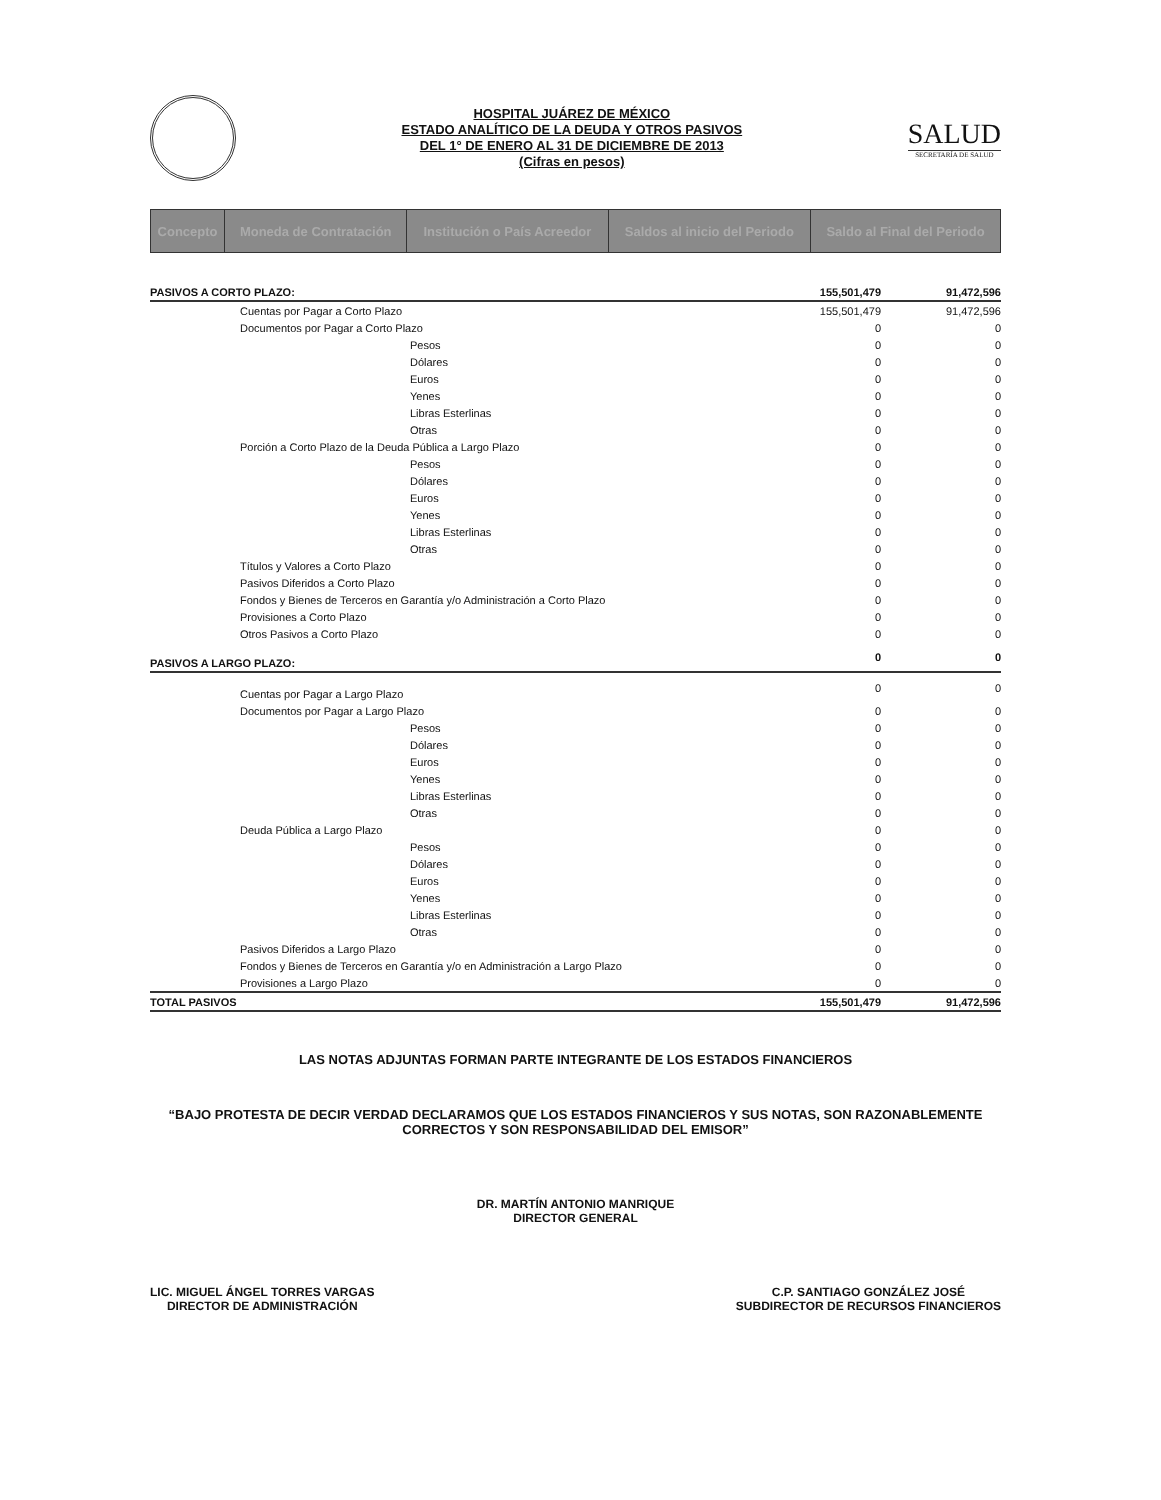HOSPITAL JUÁREZ DE MÉXICO
ESTADO ANALÍTICO DE LA DEUDA Y OTROS PASIVOS
DEL 1° DE ENERO AL 31 DE DICIEMBRE DE 2013
(Cifras en pesos)
SALUD
SECRETARÍA DE SALUD
| Concepto | Moneda de Contratación | Institución o País Acreedor | Saldos al inicio del Periodo | Saldo al Final del Periodo |
| --- | --- | --- | --- | --- |
| PASIVOS A CORTO PLAZO: | 155,501,479 | 91,472,596 |
| Cuentas por Pagar a Corto Plazo | 155,501,479 | 91,472,596 |
| Documentos por Pagar a Corto Plazo | 0 | 0 |
| Pesos | 0 | 0 |
| Dólares | 0 | 0 |
| Euros | 0 | 0 |
| Yenes | 0 | 0 |
| Libras Esterlinas | 0 | 0 |
| Otras | 0 | 0 |
| Porción a Corto Plazo de la Deuda Pública a Largo Plazo | 0 | 0 |
| Pesos | 0 | 0 |
| Dólares | 0 | 0 |
| Euros | 0 | 0 |
| Yenes | 0 | 0 |
| Libras Esterlinas | 0 | 0 |
| Otras | 0 | 0 |
| Títulos y Valores a Corto Plazo | 0 | 0 |
| Pasivos Diferidos a Corto Plazo | 0 | 0 |
| Fondos y Bienes de Terceros en Garantía y/o Administración a Corto Plazo | 0 | 0 |
| Provisiones a Corto Plazo | 0 | 0 |
| Otros Pasivos a Corto Plazo | 0 | 0 |
| PASIVOS A LARGO PLAZO: | 0 | 0 |
| Cuentas por Pagar a Largo Plazo | 0 | 0 |
| Documentos por Pagar a Largo Plazo | 0 | 0 |
| Pesos | 0 | 0 |
| Dólares | 0 | 0 |
| Euros | 0 | 0 |
| Yenes | 0 | 0 |
| Libras Esterlinas | 0 | 0 |
| Otras | 0 | 0 |
| Deuda Pública a Largo Plazo | 0 | 0 |
| Pesos | 0 | 0 |
| Dólares | 0 | 0 |
| Euros | 0 | 0 |
| Yenes | 0 | 0 |
| Libras Esterlinas | 0 | 0 |
| Otras | 0 | 0 |
| Pasivos Diferidos a Largo Plazo | 0 | 0 |
| Fondos y Bienes de Terceros en Garantía y/o en Administración a Largo Plazo | 0 | 0 |
| Provisiones a Largo Plazo | 0 | 0 |
| TOTAL PASIVOS | 155,501,479 | 91,472,596 |
LAS NOTAS ADJUNTAS FORMAN PARTE INTEGRANTE DE LOS ESTADOS FINANCIEROS
“BAJO PROTESTA DE DECIR VERDAD DECLARAMOS QUE LOS ESTADOS FINANCIEROS Y SUS NOTAS, SON RAZONABLEMENTE CORRECTOS Y SON RESPONSABILIDAD DEL EMISOR”
DR. MARTÍN ANTONIO MANRIQUE
DIRECTOR GENERAL
LIC. MIGUEL ÁNGEL TORRES VARGAS
DIRECTOR DE ADMINISTRACIÓN
C.P. SANTIAGO GONZÁLEZ JOSÉ
SUBDIRECTOR DE RECURSOS FINANCIEROS